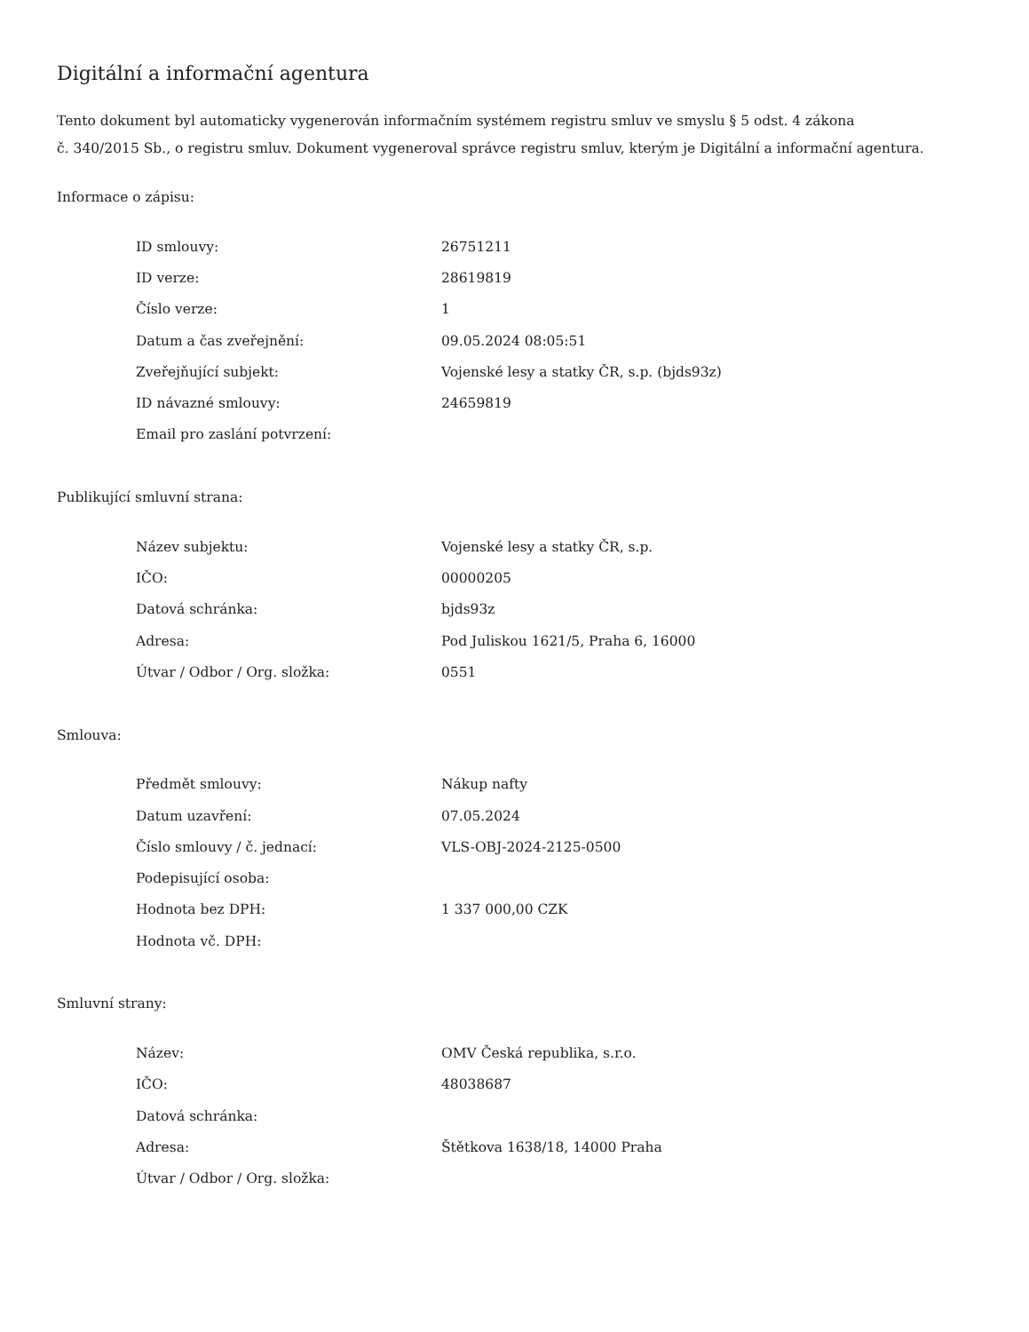Digitální a informační agentura
Tento dokument byl automaticky vygenerován informačním systémem registru smluv ve smyslu § 5 odst. 4 zákona
č. 340/2015 Sb., o registru smluv. Dokument vygeneroval správce registru smluv, kterým je Digitální a informační agentura.
Informace o zápisu:
| ID smlouvy: | 26751211 |
| ID verze: | 28619819 |
| Číslo verze: | 1 |
| Datum a čas zveřejnění: | 09.05.2024 08:05:51 |
| Zveřejňující subjekt: | Vojenské lesy a statky ČR, s.p. (bjds93z) |
| ID návazné smlouvy: | 24659819 |
| Email pro zaslání potvrzení: | |
Publikující smluvní strana:
| Název subjektu: | Vojenské lesy a statky ČR, s.p. |
| IČO: | 00000205 |
| Datová schránka: | bjds93z |
| Adresa: | Pod Juliskou 1621/5, Praha 6, 16000 |
| Útvar / Odbor / Org. složka: | 0551 |
Smlouva:
| Předmět smlouvy: | Nákup nafty |
| Datum uzavření: | 07.05.2024 |
| Číslo smlouvy / č. jednací: | VLS-OBJ-2024-2125-0500 |
| Podepisující osoba: | |
| Hodnota bez DPH: | 1 337 000,00 CZK |
| Hodnota vč. DPH: | |
Smluvní strany:
| Název: | OMV Česká republika, s.r.o. |
| IČO: | 48038687 |
| Datová schránka: | |
| Adresa: | Štětkova 1638/18, 14000 Praha |
| Útvar / Odbor / Org. složka: | |